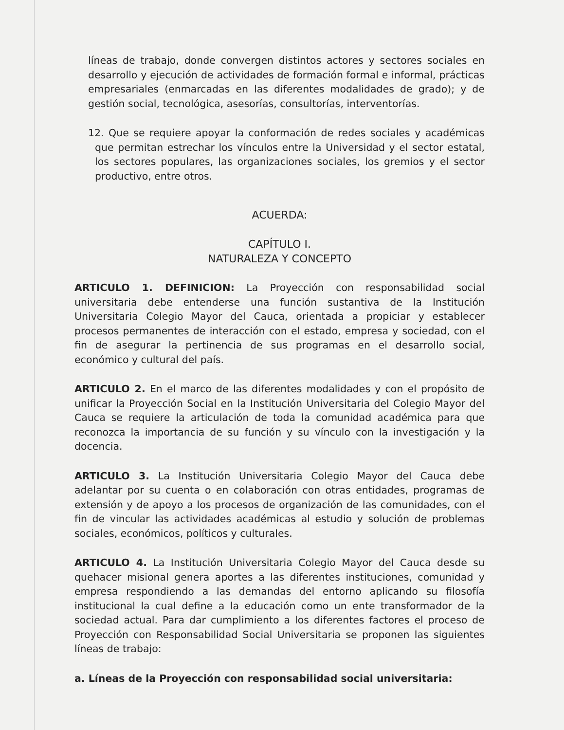líneas de trabajo, donde convergen distintos actores y sectores sociales en desarrollo y ejecución de actividades de formación formal e informal, prácticas empresariales (enmarcadas en las diferentes modalidades de grado); y de gestión social, tecnológica, asesorías, consultorías, interventorías.
12. Que se requiere apoyar la conformación de redes sociales y académicas que permitan estrechar los vínculos entre la Universidad y el sector estatal, los sectores populares, las organizaciones sociales, los gremios y el sector productivo, entre otros.
ACUERDA:
CAPÍTULO I.
NATURALEZA Y CONCEPTO
ARTICULO 1. DEFINICION: La Proyección con responsabilidad social universitaria debe entenderse una función sustantiva de la Institución Universitaria Colegio Mayor del Cauca, orientada a propiciar y establecer procesos permanentes de interacción con el estado, empresa y sociedad, con el fin de asegurar la pertinencia de sus programas en el desarrollo social, económico y cultural del país.
ARTICULO 2. En el marco de las diferentes modalidades y con el propósito de unificar la Proyección Social en la Institución Universitaria del Colegio Mayor del Cauca se requiere la articulación de toda la comunidad académica para que reconozca la importancia de su función y su vínculo con la investigación y la docencia.
ARTICULO 3. La Institución Universitaria Colegio Mayor del Cauca debe adelantar por su cuenta o en colaboración con otras entidades, programas de extensión y de apoyo a los procesos de organización de las comunidades, con el fin de vincular las actividades académicas al estudio y solución de problemas sociales, económicos, políticos y culturales.
ARTICULO 4. La Institución Universitaria Colegio Mayor del Cauca desde su quehacer misional genera aportes a las diferentes instituciones, comunidad y empresa respondiendo a las demandas del entorno aplicando su filosofía institucional la cual define a la educación como un ente transformador de la sociedad actual. Para dar cumplimiento a los diferentes factores el proceso de Proyección con Responsabilidad Social Universitaria se proponen las siguientes líneas de trabajo:
a. Líneas de la Proyección con responsabilidad social universitaria: